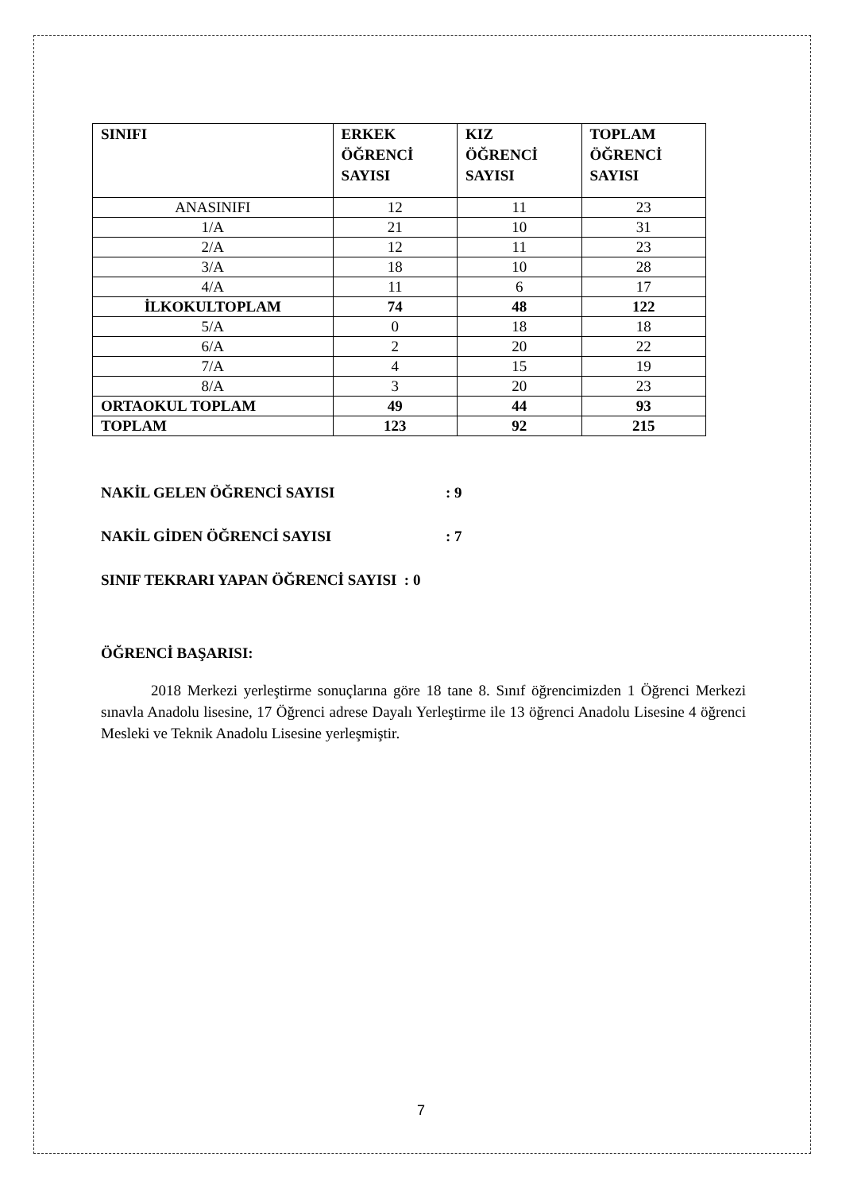| SINIFI | ERKEK ÖĞRENCİ SAYISI | KIZ ÖĞRENCİ SAYISI | TOPLAM ÖĞRENCİ SAYISI |
| --- | --- | --- | --- |
| ANASINIFI | 12 | 11 | 23 |
| 1/A | 21 | 10 | 31 |
| 2/A | 12 | 11 | 23 |
| 3/A | 18 | 10 | 28 |
| 4/A | 11 | 6 | 17 |
| İLKOKULTOPLAM | 74 | 48 | 122 |
| 5/A | 0 | 18 | 18 |
| 6/A | 2 | 20 | 22 |
| 7/A | 4 | 15 | 19 |
| 8/A | 3 | 20 | 23 |
| ORTAOKUL TOPLAM | 49 | 44 | 93 |
| TOPLAM | 123 | 92 | 215 |
NAKİL GELEN ÖĞRENCİ SAYISI : 9
NAKİL GİDEN ÖĞRENCİ SAYISI : 7
SINIF TEKRARI YAPAN ÖĞRENCİ SAYISI : 0
ÖĞRENCİ BAŞARISI:
2018 Merkezi yerleştirme sonuçlarına göre 18 tane 8. Sınıf öğrencimizden 1 Öğrenci Merkezi sınavla Anadolu lisesine, 17 Öğrenci adrese Dayalı Yerleştirme ile 13 öğrenci Anadolu Lisesine 4 öğrenci Mesleki ve Teknik Anadolu Lisesine yerleşmiştir.
7